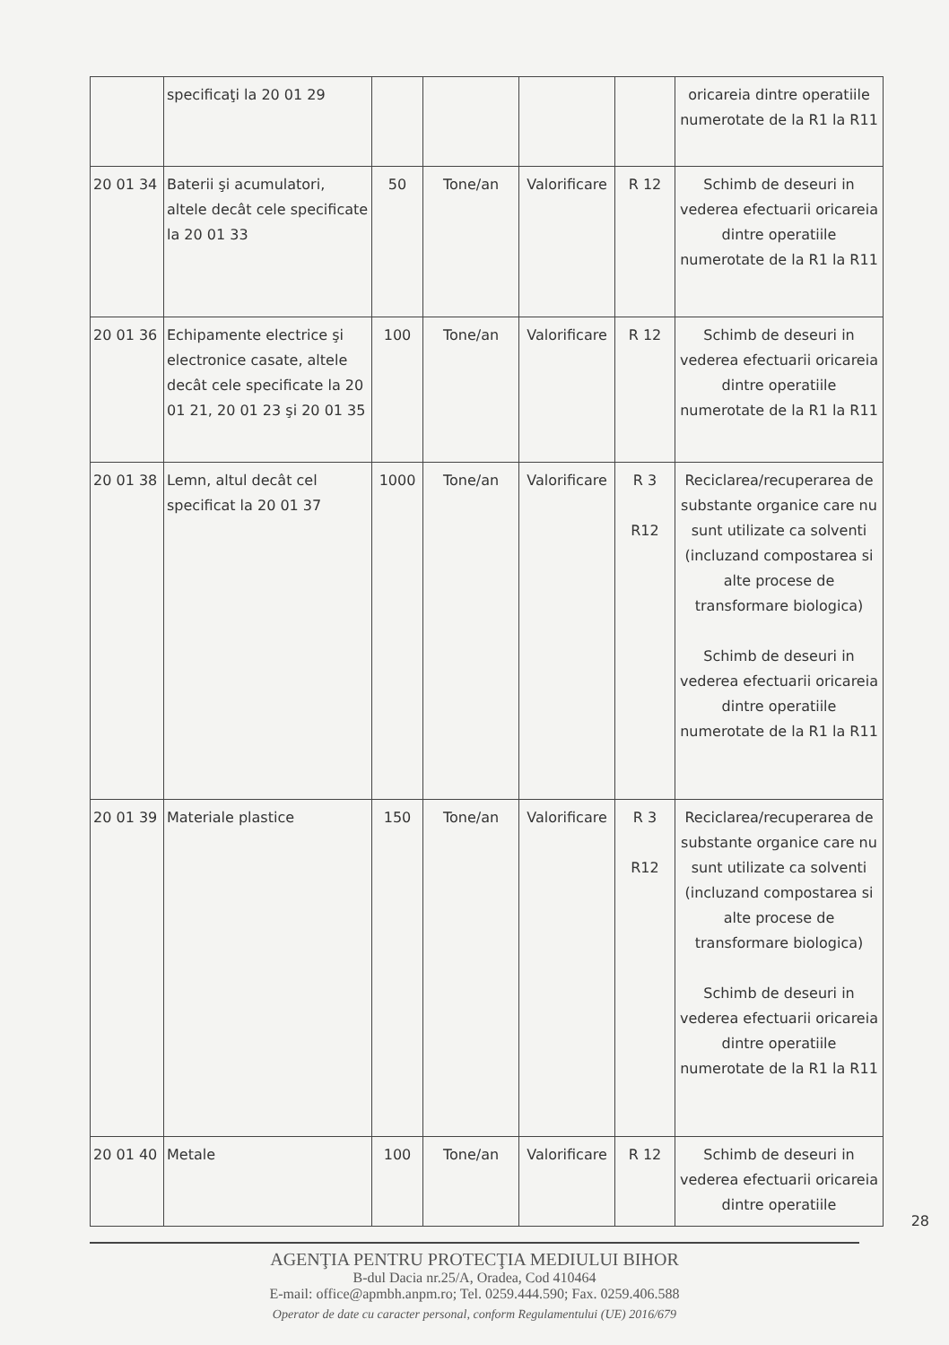| | specificaţi la 20 01 29 | | | | | oricareia dintre operatiile numerotate de la R1 la R11 |
| 20 01 34 | Baterii şi acumulatori, altele decât cele specificate la 20 01 33 | 50 | Tone/an | Valorificare | R 12 | Schimb de deseuri in vederea efectuarii oricareia dintre operatiile numerotate de la R1 la R11 |
| 20 01 36 | Echipamente electrice şi electronice casate, altele decât cele specificate la 20 01 21, 20 01 23 şi 20 01 35 | 100 | Tone/an | Valorificare | R 12 | Schimb de deseuri in vederea efectuarii oricareia dintre operatiile numerotate de la R1 la R11 |
| 20 01 38 | Lemn, altul decât cel specificat la 20 01 37 | 1000 | Tone/an | Valorificare | R 3 R12 | Reciclarea/recuperarea de substante organice care nu sunt utilizate ca solventi (incluzand compostarea si alte procese de transformare biologica) Schimb de deseuri in vederea efectuarii oricareia dintre operatiile numerotate de la R1 la R11 |
| 20 01 39 | Materiale plastice | 150 | Tone/an | Valorificare | R 3 R12 | Reciclarea/recuperarea de substante organice care nu sunt utilizate ca solventi (incluzand compostarea si alte procese de transformare biologica) Schimb de deseuri in vederea efectuarii oricareia dintre operatiile numerotate de la R1 la R11 |
| 20 01 40 | Metale | 100 | Tone/an | Valorificare | R 12 | Schimb de deseuri in vederea efectuarii oricareia dintre operatiile |
28
AGENŢIA PENTRU PROTECŢIA MEDIULUI BIHOR
B-dul Dacia nr.25/A, Oradea, Cod 410464
E-mail: office@apmbh.anpm.ro; Tel. 0259.444.590; Fax. 0259.406.588
Operator de date cu caracter personal, conform Regulamentului (UE) 2016/679